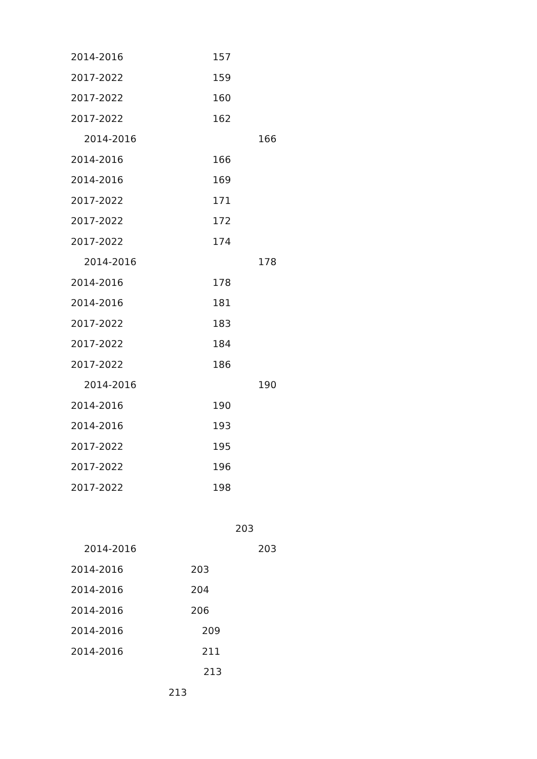2014-2016 157
2017-2022 159
2017-2022 160
2017-2022 162
2014-2016 166
2014-2016 166
2014-2016 169
2017-2022 171
2017-2022 172
2017-2022 174
2014-2016 178
2014-2016 178
2014-2016 181
2017-2022 183
2017-2022 184
2017-2022 186
2014-2016 190
2014-2016 190
2014-2016 193
2017-2022 195
2017-2022 196
2017-2022 198 203
2014-2016 203
2014-2016 203
2014-2016 204
2014-2016 206
2014-2016 209
2014-2016 211 213
213